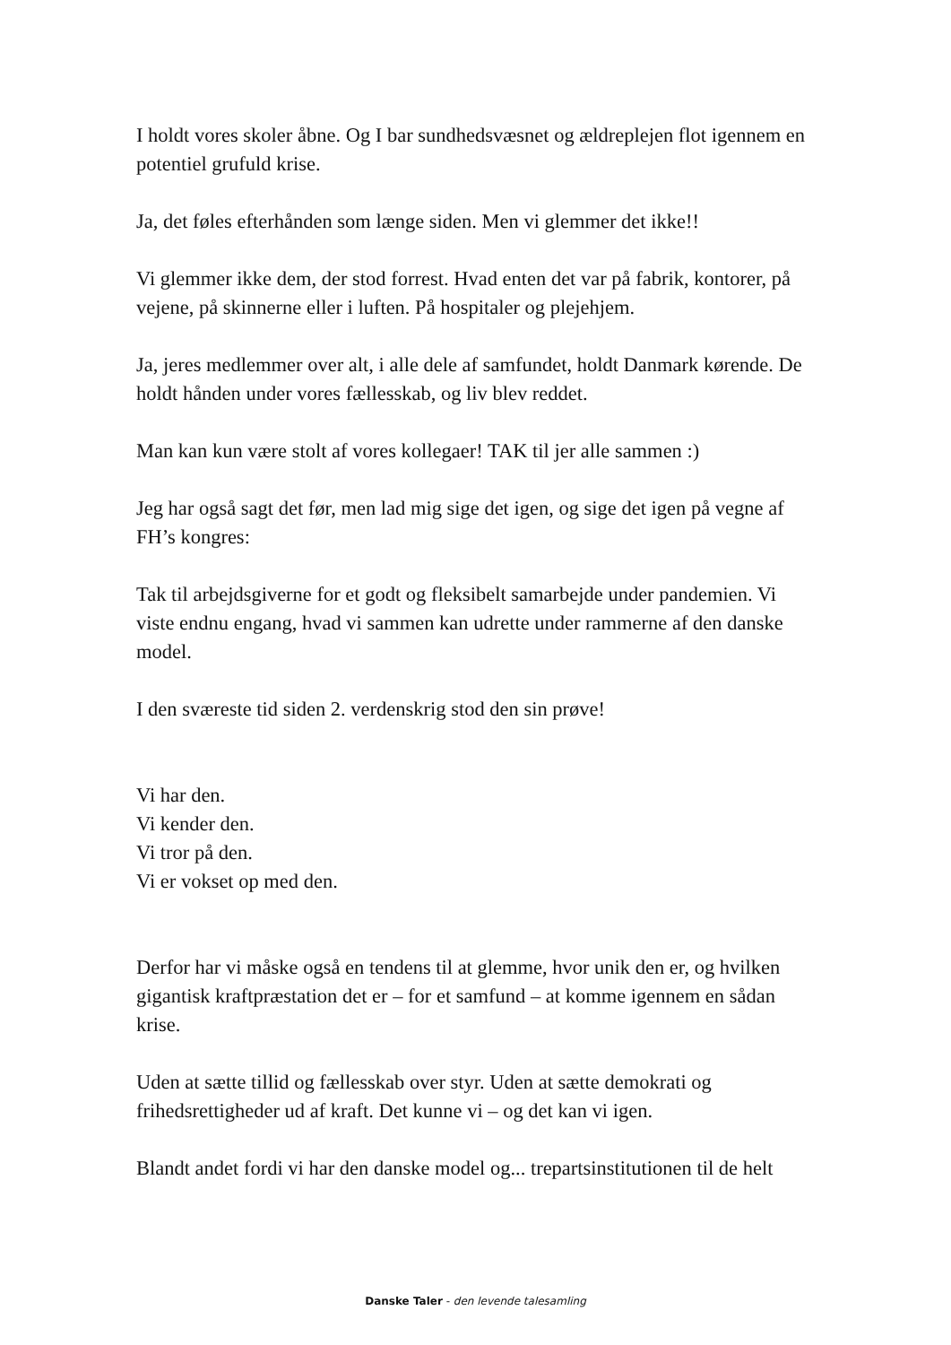I holdt vores skoler åbne. Og I bar sundhedsvæsnet og ældreplejen flot igennem en potentiel grufuld krise.
Ja, det føles efterhånden som længe siden. Men vi glemmer det ikke!!
Vi glemmer ikke dem, der stod forrest. Hvad enten det var på fabrik, kontorer, på vejene, på skinnerne eller i luften. På hospitaler og plejehjem.
Ja, jeres medlemmer over alt, i alle dele af samfundet, holdt Danmark kørende. De holdt hånden under vores fællesskab, og liv blev reddet.
Man kan kun være stolt af vores kollegaer! TAK til jer alle sammen :)
Jeg har også sagt det før, men lad mig sige det igen, og sige det igen på vegne af FH’s kongres:
Tak til arbejdsgiverne for et godt og fleksibelt samarbejde under pandemien. Vi viste endnu engang, hvad vi sammen kan udrette under rammerne af den danske model.
I den sværeste tid siden 2. verdenskrig stod den sin prøve!
Vi har den.
Vi kender den.
Vi tror på den.
Vi er vokset op med den.
Derfor har vi måske også en tendens til at glemme, hvor unik den er, og hvilken gigantisk kraftpræstation det er – for et samfund – at komme igennem en sådan krise.
Uden at sætte tillid og fællesskab over styr. Uden at sætte demokrati og frihedsrettigheder ud af kraft. Det kunne vi – og det kan vi igen.
Blandt andet fordi vi har den danske model og... trepartsinstitutionen til de helt
Danske Taler - den levende talesamling